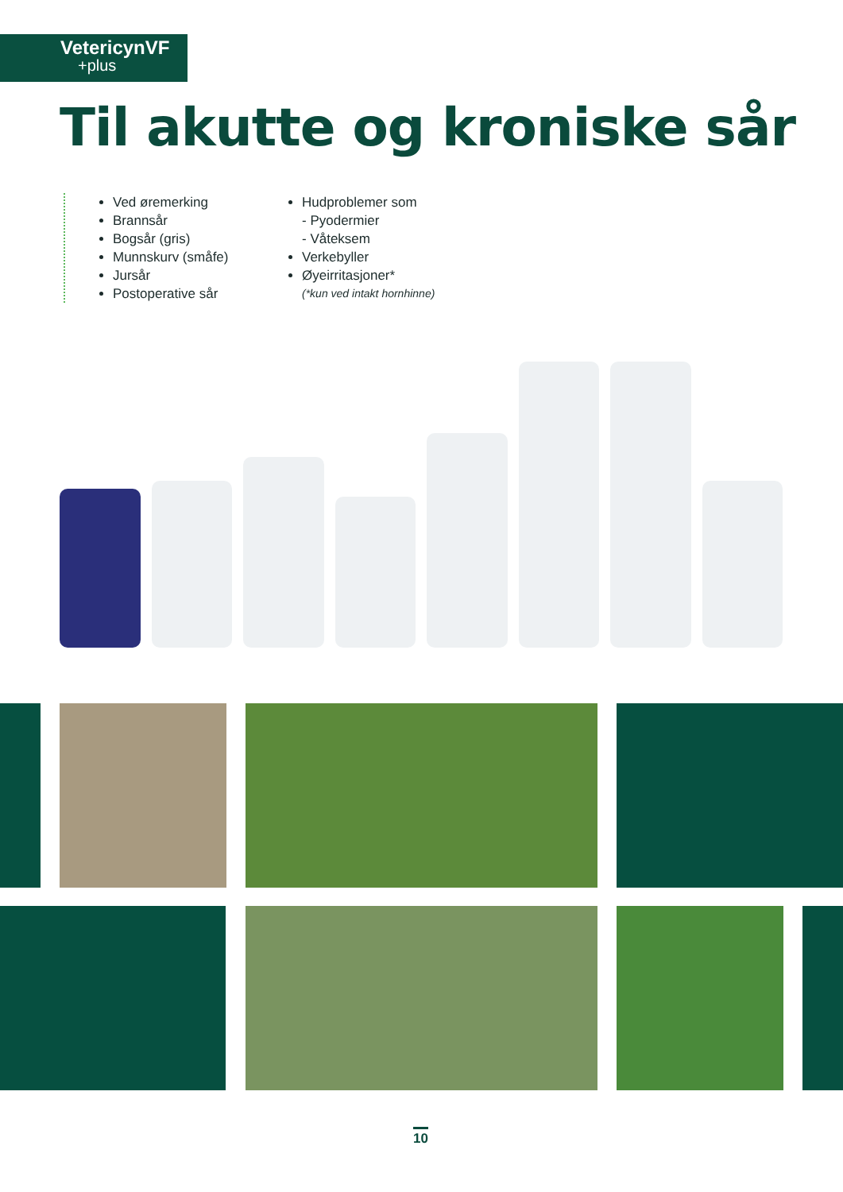VetericynVF
+plus
Til akutte og kroniske sår
Ved øremerking
Brannsår
Bogsår (gris)
Munnskurv (småfe)
Jursår
Postoperative sår
Hudproblemer som
- Pyodermier
- Våteksem
Verkebyller
Øyeirritasjoner*
(*kun ved intakt hornhinne)
10